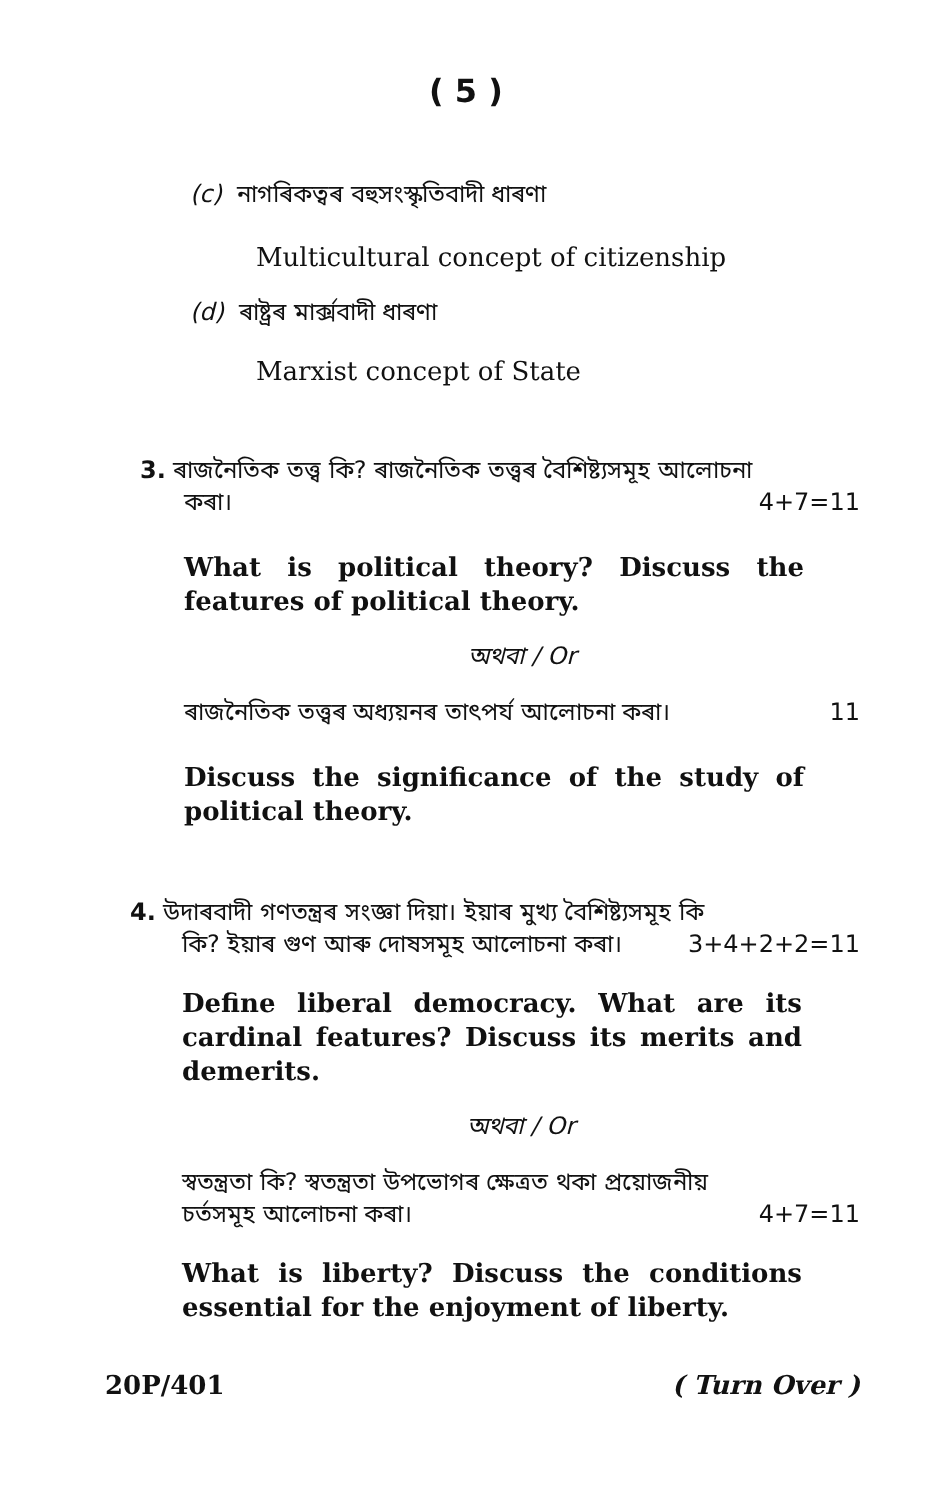( 5 )
(c) নাগৰিকত্বৰ বহুসংস্কৃতিবাদী ধাৰণা
Multicultural concept of citizenship
(d) ৰাষ্ট্ৰৰ মাৰ্ক্সবাদী ধাৰণা
Marxist concept of State
3. ৰাজনৈতিক তত্ত্ব কি? ৰাজনৈতিক তত্ত্বৰ বৈশিষ্ট্যসমূহ আলোচনা
কৰা। 4+7=11
What is political theory? Discuss the features of political theory.
অথবা / Or
ৰাজনৈতিক তত্ত্বৰ অধ্যয়নৰ তাৎপৰ্য আলোচনা কৰা। 11
Discuss the significance of the study of political theory.
4. উদাৰবাদী গণতন্ত্ৰৰ সংজ্ঞা দিয়া। ইয়াৰ মুখ্য বৈশিষ্ট্যসমূহ কি
কি? ইয়াৰ গুণ আৰু দোষসমূহ আলোচনা কৰা। 3+4+2+2=11
Define liberal democracy. What are its cardinal features? Discuss its merits and demerits.
অথবা / Or
স্বতন্ত্ৰতা কি? স্বতন্ত্ৰতা উপভোগৰ ক্ষেত্ৰত থকা প্ৰয়োজনীয়
চৰ্তসমূহ আলোচনা কৰা। 4+7=11
What is liberty? Discuss the conditions essential for the enjoyment of liberty.
20P/401 ( Turn Over )